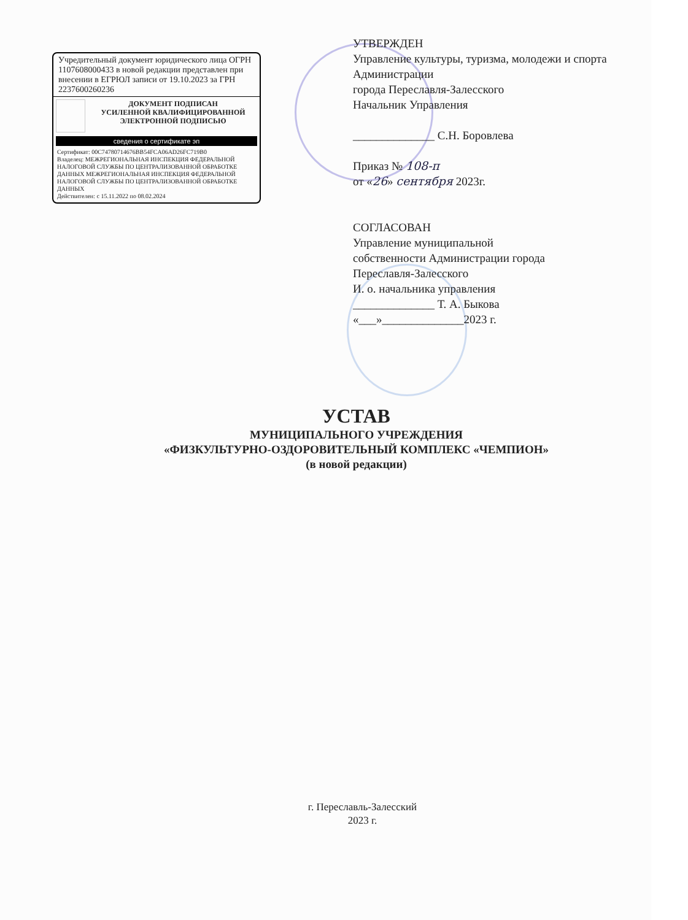Учредительный документ юридического лица ОГРН 1107608000433 в новой редакции представлен при внесении в ЕГРЮЛ записи от 19.10.2023 за ГРН 2237600260236
ДОКУМЕНТ ПОДПИСАН
УСИЛЕННОЙ КВАЛИФИЦИРОВАННОЙ
ЭЛЕКТРОННОЙ ПОДПИСЬЮ
сведения о сертификате эп
Сертификат: 00C74780714676BB54FCA06AD26FC719B0
Владелец: МЕЖРЕГИОНАЛЬНАЯ ИНСПЕКЦИЯ ФЕДЕРАЛЬНОЙ НАЛОГОВОЙ СЛУЖБЫ ПО ЦЕНТРАЛИЗОВАННОЙ ОБРАБОТКЕ ДАННЫХ МЕЖРЕГИОНАЛЬНАЯ ИНСПЕКЦИЯ ФЕДЕРАЛЬНОЙ НАЛОГОВОЙ СЛУЖБЫ ПО ЦЕНТРАЛИЗОВАННОЙ ОБРАБОТКЕ ДАННЫХ
Действителен: с 15.11.2022 по 08.02.2024
УТВЕРЖДЕН
Управление культуры, туризма, молодежи и спорта Администрации
города Переславля-Залесского
Начальник Управления
______________ С.Н. Боровлева
Приказ № 108-п
от «26» сентября 2023г.
СОГЛАСОВАН
Управление муниципальной
собственности Администрации города
Переславля-Залесского
И. о. начальника управления
______________ Т. А. Быкова
«___»______________2023 г.
УСТАВ
МУНИЦИПАЛЬНОГО УЧРЕЖДЕНИЯ
«ФИЗКУЛЬТУРНО-ОЗДОРОВИТЕЛЬНЫЙ КОМПЛЕКС «ЧЕМПИОН»
(в новой редакции)
г. Переславль-Залесский
2023 г.